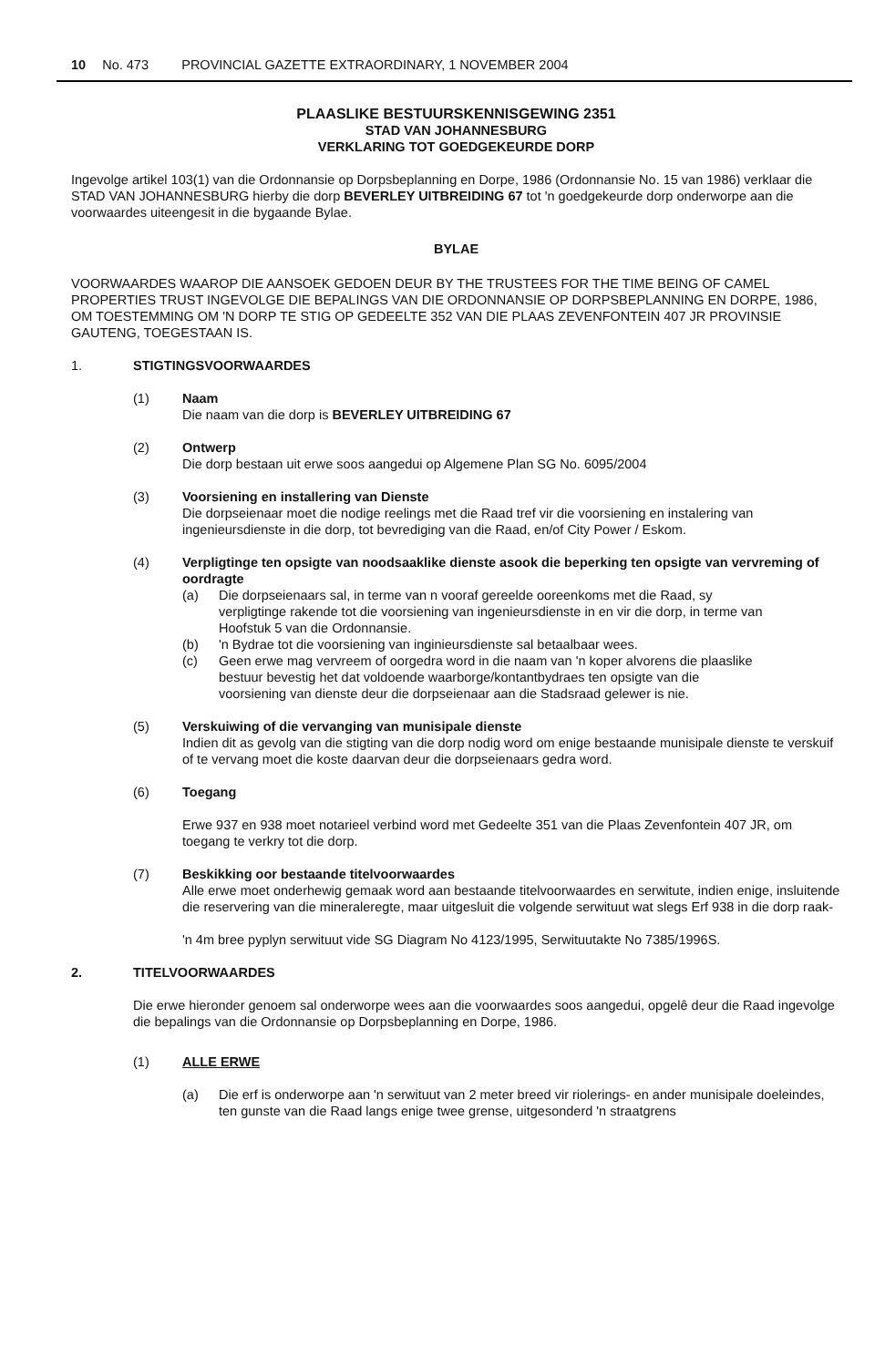10 No. 473 PROVINCIAL GAZETTE EXTRAORDINARY, 1 NOVEMBER 2004
PLAASLIKE BESTUURSKENNISGEWING 2351
STAD VAN JOHANNESBURG
VERKLARING TOT GOEDGEKEURDE DORP
Ingevolge artikel 103(1) van die Ordonnansie op Dorpsbeplanning en Dorpe, 1986 (Ordonnansie No. 15 van 1986) verklaar die STAD VAN JOHANNESBURG hierby die dorp BEVERLEY UITBREIDING 67 tot 'n goedgekeurde dorp onderworpe aan die voorwaardes uiteengesit in die bygaande Bylae.
BYLAE
VOORWAARDES WAAROP DIE AANSOEK GEDOEN DEUR BY THE TRUSTEES FOR THE TIME BEING OF CAMEL PROPERTIES TRUST INGEVOLGE DIE BEPALINGS VAN DIE ORDONNANSIE OP DORPSBEPLANNING EN DORPE, 1986, OM TOESTEMMING OM 'N DORP TE STIG OP GEDEELTE 352 VAN DIE PLAAS ZEVENFONTEIN 407 JR PROVINSIE GAUTENG, TOEGESTAAN IS.
1. STIGTINGSVOORWAARDES
(1) Naam
Die naam van die dorp is BEVERLEY UITBREIDING 67
(2) Ontwerp
Die dorp bestaan uit erwe soos aangedui op Algemene Plan SG No. 6095/2004
(3) Voorsiening en installering van Dienste
Die dorpseienaar moet die nodige reelings met die Raad tref vir die voorsiening en instalering van ingenieursdienste in die dorp, tot bevrediging van die Raad, en/of City Power / Eskom.
(4) Verpligtinge ten opsigte van noodsaaklike dienste asook die beperking ten opsigte van vervreming of oordragte
(a) Die dorpseienaars sal, in terme van n vooraf gereelde ooreenkoms met die Raad, sy verpligtinge rakende tot die voorsiening van ingenieursdienste in en vir die dorp, in terme van Hoofstuk 5 van die Ordonnansie.
(b) 'n Bydrae tot die voorsiening van inginieursdienste sal betaalbaar wees.
(c) Geen erwe mag vervreem of oorgedra word in die naam van 'n koper alvorens die plaaslike bestuur bevestig het dat voldoende waarborge/kontantbydraes ten opsigte van die voorsiening van dienste deur die dorpseienaar aan die Stadsraad gelewer is nie.
(5) Verskuiwing of die vervanging van munisipale dienste
Indien dit as gevolg van die stigting van die dorp nodig word om enige bestaande munisipale dienste te verskuif of te vervang moet die koste daarvan deur die dorpseienaars gedra word.
(6) Toegang
Erwe 937 en 938 moet notarieel verbind word met Gedeelte 351 van die Plaas Zevenfontein 407 JR, om toegang te verkry tot die dorp.
(7) Beskikking oor bestaande titelvoorwaardes
Alle erwe moet onderhewig gemaak word aan bestaande titelvoorwaardes en serwitute, indien enige, insluitende die reservering van die mineraleregte, maar uitgesluit die volgende serwituut wat slegs Erf 938 in die dorp raak-
'n 4m bree pyplyn serwituut vide SG Diagram No 4123/1995, Serwituutakte No 7385/1996S.
2. TITELVOORWAARDES
Die erwe hieronder genoem sal onderworpe wees aan die voorwaardes soos aangedui, opgelê deur die Raad ingevolge die bepalings van die Ordonnansie op Dorpsbeplanning en Dorpe, 1986.
(1) ALLE ERWE
(a) Die erf is onderworpe aan 'n serwituut van 2 meter breed vir riolerings- en ander munisipale doeleindes, ten gunste van die Raad langs enige twee grense, uitgesonderd 'n straatgrens